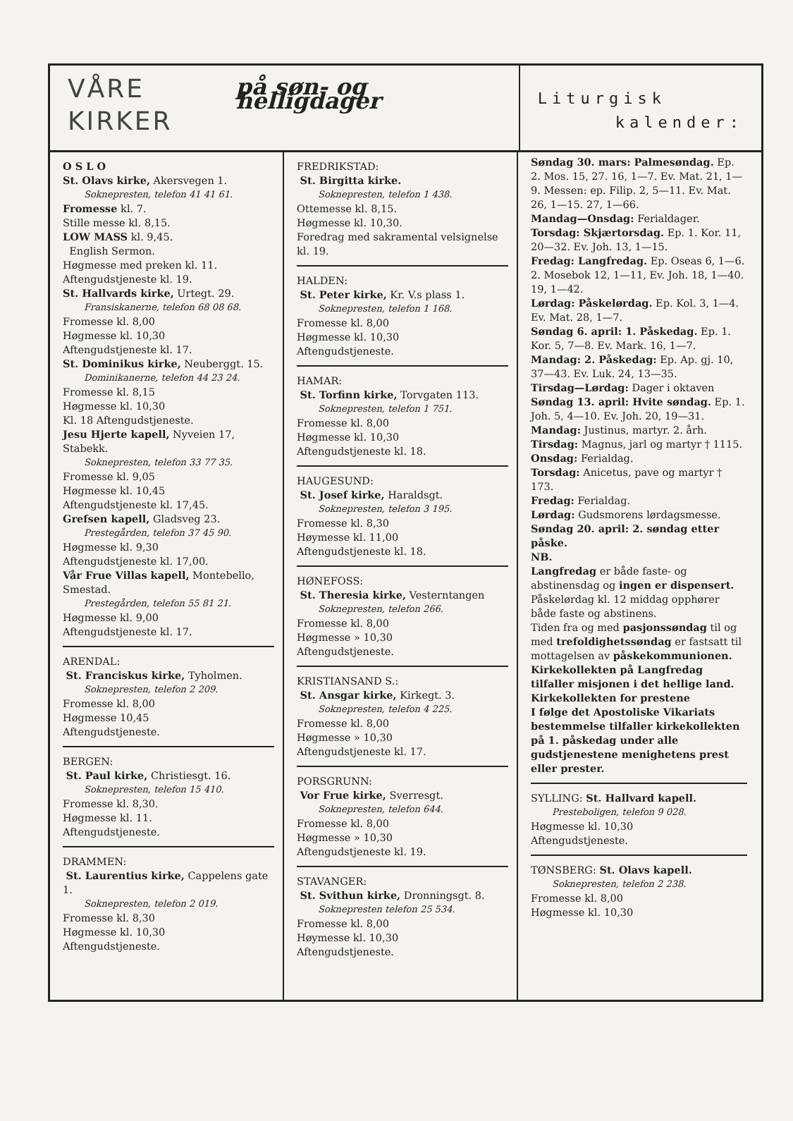VÅRE
KIRKER
på søn- og helligdager
Liturgisk
kalender:
O S L O
St. Olavs kirke, Akersvegen 1.
Soknepresten, telefon 41 41 61.
Fromesse kl. 7.
Stille messe kl. 8,15.
LOW MASS kl. 9,45.
English Sermon.
Høgmesse med preken kl. 11.
Aftengudstjeneste kl. 19.
St. Hallvards kirke, Urtegt. 29.
Fransiskanerne, telefon 68 08 68.
Fromesse kl. 8,00
Høgmesse kl. 10,30
Aftengudstjeneste kl. 17.
St. Dominikus kirke, Neuberggt. 15.
Dominikanerne, telefon 44 23 24.
Fromesse kl. 8,15
Høgmesse kl. 10,30
Kl. 18 Aftengudstjeneste.
Jesu Hjerte kapell, Nyveien 17, Stabekk.
Soknepresten, telefon 33 77 35.
Fromesse kl. 9,05
Høgmesse kl. 10,45
Aftengudstjeneste kl. 17,45.
Grefsen kapell, Gladsveg 23.
Prestegården, telefon 37 45 90.
Høgmesse kl. 9,30
Aftengudstjeneste kl. 17,00.
Vår Frue Villas kapell, Montebello, Smestad.
Prestegården, telefon 55 81 21.
Høgmesse kl. 9,00
Aftengudstjeneste kl. 17.
ARENDAL:
St. Franciskus kirke, Tyholmen.
Soknepresten, telefon 2 209.
Fromesse kl. 8,00
Høgmesse 10,45
Aftengudstjeneste.
BERGEN:
St. Paul kirke, Christiesgt. 16.
Soknepresten, telefon 15 410.
Fromesse kl. 8,30.
Høgmesse kl. 11.
Aftengudstjeneste.
DRAMMEN:
St. Laurentius kirke, Cappelens gate 1.
Soknepresten, telefon 2 019.
Fromesse kl. 8,30
Høgmesse kl. 10,30
Aftengudstjeneste.
FREDRIKSTAD:
St. Birgitta kirke.
Soknepresten, telefon 1 438.
Ottemesse kl. 8,15.
Høgmesse kl. 10,30.
Foredrag med sakramental velsignelse kl. 19.
HALDEN:
St. Peter kirke, Kr. V.s plass 1.
Soknepresten, telefon 1 168.
Fromesse kl. 8,00
Høgmesse kl. 10,30
Aftengudstjeneste.
HAMAR:
St. Torfinn kirke, Torvgaten 113.
Soknepresten, telefon 1 751.
Fromesse kl. 8,00
Høgmesse kl. 10,30
Aftengudstjeneste kl. 18.
HAUGESUND:
St. Josef kirke, Haraldsgt.
Soknepresten, telefon 3 195.
Fromesse kl. 8,30
Høymesse kl. 11,00
Aftengudstjeneste kl. 18.
HØNEFOSS:
St. Theresia kirke, Vesterntangen
Soknepresten, telefon 266.
Fromesse kl. 8,00
Høgmesse » 10,30
Aftengudstjeneste.
KRISTIANSAND S.:
St. Ansgar kirke, Kirkegt. 3.
Soknepresten, telefon 4 225.
Fromesse kl. 8,00
Høgmesse » 10,30
Aftengudstjeneste kl. 17.
PORSGRUNN:
Vor Frue kirke, Sverresgt.
Soknepresten, telefon 644.
Fromesse kl. 8,00
Høgmesse » 10,30
Aftengudstjeneste kl. 19.
STAVANGER:
St. Svithun kirke, Dronningsgt. 8.
Soknepresten telefon 25 534.
Fromesse kl. 8,00
Høymesse kl. 10,30
Aftengudstjeneste.
Søndag 30. mars: Palmesøndag. Ep. 2. Mos. 15, 27. 16, 1—7. Ev. Mat. 21, 1—9. Messen: ep. Filip. 2, 5—11. Ev. Mat. 26, 1—15. 27, 1—66.
Mandag—Onsdag: Ferialdager.
Torsdag: Skjærtorsdag. Ep. 1. Kor. 11, 20—32. Ev. Joh. 13, 1—15.
Fredag: Langfredag. Ep. Oseas 6, 1—6. 2. Mosebok 12, 1—11, Ev. Joh. 18, 1—40. 19, 1—42.
Lørdag: Påskelørdag. Ep. Kol. 3, 1—4. Ev. Mat. 28, 1—7.
Søndag 6. april: 1. Påskedag. Ep. 1. Kor. 5, 7—8. Ev. Mark. 16, 1—7.
Mandag: 2. Påskedag: Ep. Ap. gj. 10, 37—43. Ev. Luk. 24, 13—35.
Tirsdag—Lørdag: Dager i oktaven
Søndag 13. april: Hvite søndag. Ep. 1. Joh. 5, 4—10. Ev. Joh. 20, 19—31.
Mandag: Justinus, martyr. 2. årh.
Tirsdag: Magnus, jarl og martyr † 1115.
Onsdag: Ferialdag.
Torsdag: Anicetus, pave og martyr † 173.
Fredag: Ferialdag.
Lørdag: Gudsmorens lørdagsmesse.
Søndag 20. april: 2. søndag etter påske.
NB.
Langfredag er både faste- og abstinensdag og ingen er dispensert. Påskelørdag kl. 12 middag opphører både faste og abstinens.
Tiden fra og med pasjonssøndag til og med trefoldighetssøndag er fastsatt til mottagelsen av påskekommunionen.
Kirkekollekten på Langfredag tilfaller misjonen i det hellige land. Kirkekollekten for prestene
I følge det Apostoliske Vikariats bestemmelse tilfaller kirkekollekten på 1. påskedag under alle gudstjenestene menighetens prest eller prester.
SYLLING: St. Hallvard kapell.
Presteboligen, telefon 9 028.
Høgmesse kl. 10,30
Aftengudstjeneste.
TØNSBERG: St. Olavs kapell.
Soknepresten, telefon 2 238.
Fromesse kl. 8,00
Høgmesse kl. 10,30